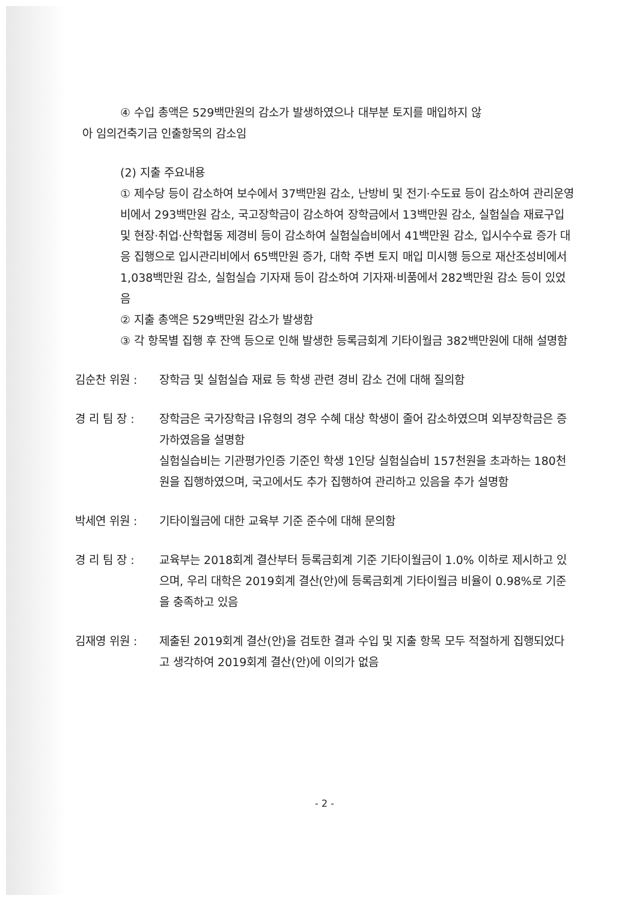④ 수입 총액은 529백만원의 감소가 발생하였으나 대부분 토지를 매입하지 않
아 임의건축기금 인출항목의 감소임
(2) 지출 주요내용
① 제수당 등이 감소하여 보수에서 37백만원 감소, 난방비 및 전기·수도료 등이 감소하여 관리운영비에서 293백만원 감소, 국고장학금이 감소하여 장학금에서 13백만원 감소, 실험실습 재료구입 및 현장·취업·산학협동 제경비 등이 감소하여 실험실습비에서 41백만원 감소, 입시수수료 증가 대응 집행으로 입시관리비에서 65백만원 증가, 대학 주변 토지 매입 미시행 등으로 재산조성비에서 1,038백만원 감소, 실험실습 기자재 등이 감소하여 기자재·비품에서 282백만원 감소 등이 있었음
② 지출 총액은 529백만원 감소가 발생함
③ 각 항목별 집행 후 잔액 등으로 인해 발생한 등록금회계 기타이월금 382백만원에 대해 설명함
김순찬 위원 : 장학금 및 실험실습 재료 등 학생 관련 경비 감소 건에 대해 질의함
경 리 팀 장 : 장학금은 국가장학금 I유형의 경우 수혜 대상 학생이 줄어 감소하였으며 외부장학금은 증가하였음을 설명함
실험실습비는 기관평가인증 기준인 학생 1인당 실험실습비 157천원을 초과하는 180천원을 집행하였으며, 국고에서도 추가 집행하여 관리하고 있음을 추가 설명함
박세연 위원 : 기타이월금에 대한 교육부 기준 준수에 대해 문의함
경 리 팀 장 : 교육부는 2018회계 결산부터 등록금회계 기준 기타이월금이 1.0% 이하로 제시하고 있으며, 우리 대학은 2019회계 결산(안)에 등록금회계 기타이월금 비율이 0.98%로 기준을 충족하고 있음
김재영 위원 : 제출된 2019회계 결산(안)을 검토한 결과 수입 및 지출 항목 모두 적절하게 집행되었다고 생각하여 2019회계 결산(안)에 이의가 없음
- 2 -